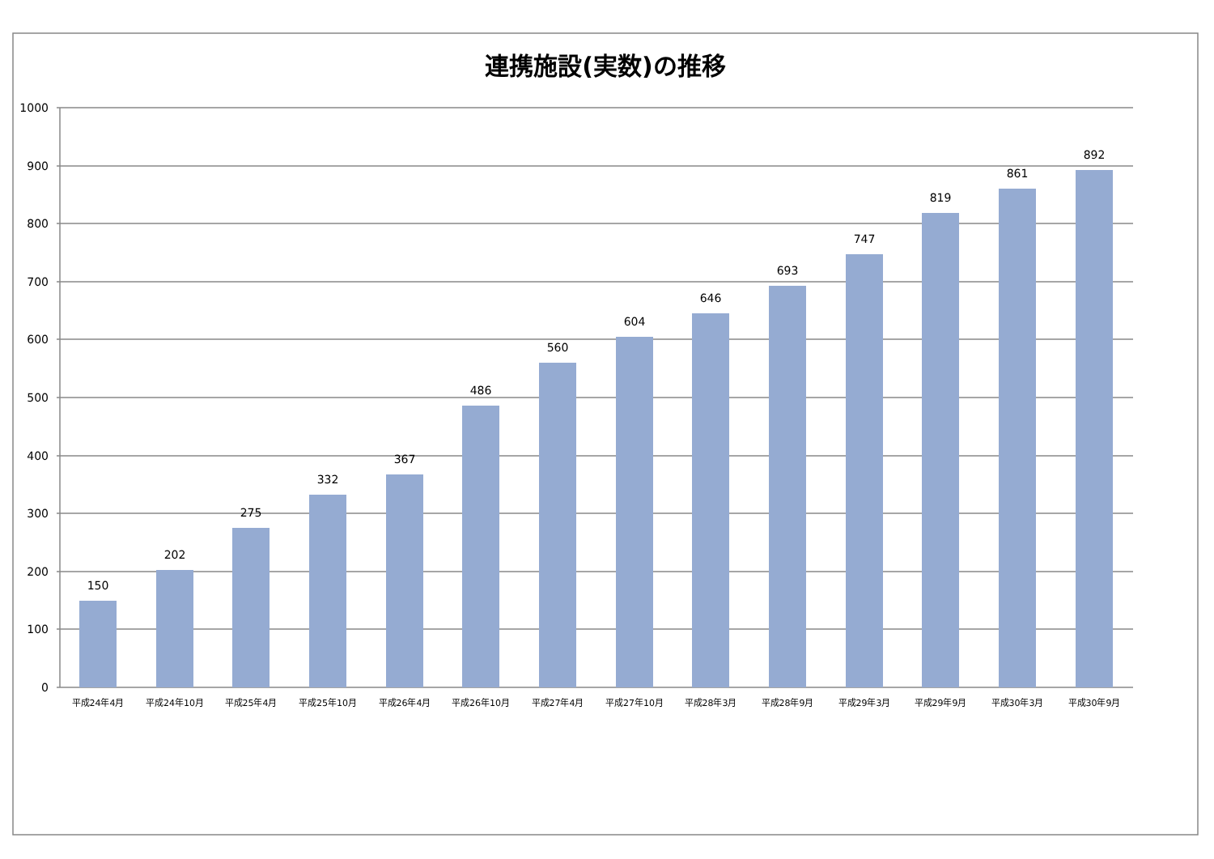連携施設(実数)の推移
1000
900
800
700
600
500
400
300
200
100
0
150
202
275
332
367
486
560
604
646
693
747
819
861
892
平成24年4月
平成24年10月
平成25年4月
平成25年10月
平成26年4月
平成26年10月
平成27年4月
平成27年10月
平成28年3月
平成28年9月
平成29年3月
平成29年9月
平成30年3月
平成30年9月